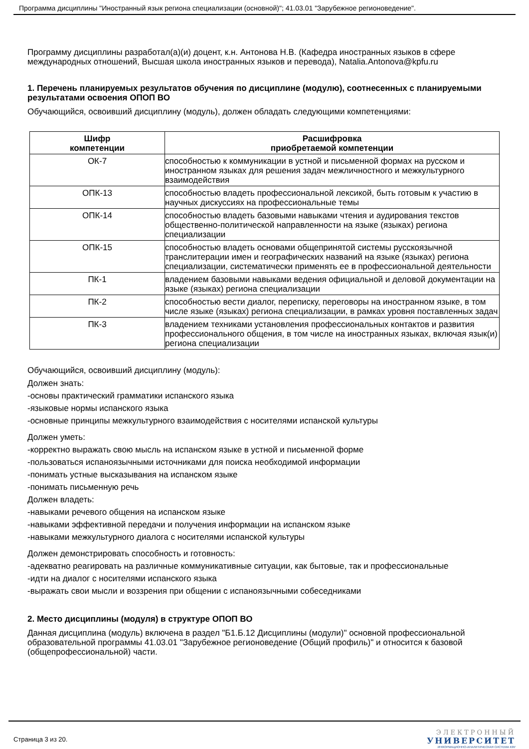Программа дисциплины "Иностранный язык региона специализации (основной)"; 41.03.01 "Зарубежное регионоведение".
Программу дисциплины разработал(а)(и) доцент, к.н. Антонова Н.В. (Кафедра иностранных языков в сфере международных отношений, Высшая школа иностранных языков и перевода), Natalia.Antonova@kpfu.ru
1. Перечень планируемых результатов обучения по дисциплине (модулю), соотнесенных с планируемыми результатами освоения ОПОП ВО
Обучающийся, освоивший дисциплину (модуль), должен обладать следующими компетенциями:
| Шифр компетенции | Расшифровка приобретаемой компетенции |
| --- | --- |
| ОК-7 | способностью к коммуникации в устной и письменной формах на русском и иностранном языках для решения задач межличностного и межкультурного взаимодействия |
| ОПК-13 | способностью владеть профессиональной лексикой, быть готовым к участию в научных дискуссиях на профессиональные темы |
| ОПК-14 | способностью владеть базовыми навыками чтения и аудирования текстов общественно-политической направленности на языке (языках) региона специализации |
| ОПК-15 | способностью владеть основами общепринятой системы русскоязычной транслитерации имен и географических названий на языке (языках) региона специализации, систематически применять ее в профессиональной деятельности |
| ПК-1 | владением базовыми навыками ведения официальной и деловой документации на языке (языках) региона специализации |
| ПК-2 | способностью вести диалог, переписку, переговоры на иностранном языке, в том числе языке (языках) региона специализации, в рамках уровня поставленных задач |
| ПК-3 | владением техниками установления профессиональных контактов и развития профессионального общения, в том числе на иностранных языках, включая язык(и) региона специализации |
Обучающийся, освоивший дисциплину (модуль):
Должен знать:
-основы практический грамматики испанского языка
-языковые нормы испанского языка
-основные принципы межкультурного взаимодействия с носителями испанской культуры
Должен уметь:
-корректно выражать свою мысль на испанском языке в устной и письменной форме
-пользоваться испаноязычными источниками для поиска необходимой информации
-понимать устные высказывания на испанском языке
-понимать письменную речь
Должен владеть:
-навыками речевого общения на испанском языке
-навыками эффективной передачи и получения информации на испанском языке
-навыками межкультурного диалога с носителями испанской культуры
Должен демонстрировать способность и готовность:
-адекватно реагировать на различные коммуникативные ситуации, как бытовые, так и профессиональные
-идти на диалог с носителями испанского языка
-выражать свои мысли и воззрения при общении с испаноязычными собеседниками
2. Место дисциплины (модуля) в структуре ОПОП ВО
Данная дисциплина (модуль) включена в раздел "Б1.Б.12 Дисциплины (модули)" основной профессиональной образовательной программы 41.03.01 "Зарубежное регионоведение (Общий профиль)" и относится к базовой (общепрофессиональной) части.
Страница 3 из 20.
ЭЛЕКТРОННЫЙ
УНИВЕРСИТЕТ
ИНФОРМАЦИОННО-АНАЛИТИЧЕСКАЯ СИСТЕМА КФУ